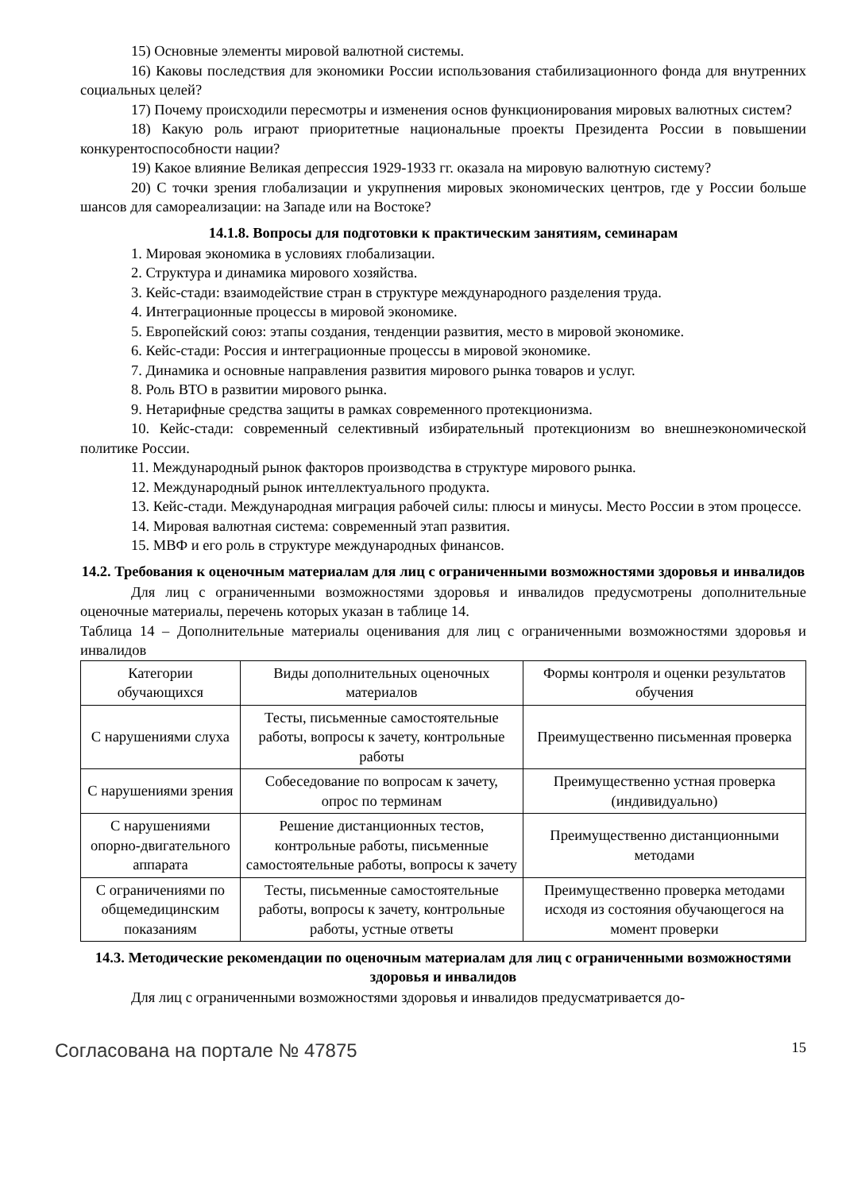15) Основные элементы мировой валютной системы.
16) Каковы последствия для экономики России использования стабилизационного фонда для внутренних социальных целей?
17) Почему происходили пересмотры и изменения основ функционирования мировых валютных систем?
18) Какую роль играют приоритетные национальные проекты Президента России в повышении конкурентоспособности нации?
19) Какое влияние Великая депрессия 1929-1933 гг. оказала на мировую валютную систему?
20) С точки зрения глобализации и укрупнения мировых экономических центров, где у России больше шансов для самореализации: на Западе или на Востоке?
14.1.8. Вопросы для подготовки к практическим занятиям, семинарам
1. Мировая экономика в условиях глобализации.
2. Структура и динамика мирового хозяйства.
3. Кейс-стади: взаимодействие стран в структуре международного разделения труда.
4. Интеграционные процессы в мировой экономике.
5. Европейский союз: этапы создания, тенденции развития, место в мировой экономике.
6. Кейс-стади: Россия и интеграционные процессы в мировой экономике.
7. Динамика и основные направления развития мирового рынка товаров и услуг.
8. Роль ВТО в развитии мирового рынка.
9. Нетарифные средства защиты в рамках современного протекционизма.
10. Кейс-стади: современный селективный избирательный протекционизм во внешнеэкономической политике России.
11. Международный рынок факторов производства в структуре мирового рынка.
12. Международный рынок интеллектуального продукта.
13. Кейс-стади. Международная миграция рабочей силы: плюсы и минусы. Место России в этом процессе.
14. Мировая валютная система: современный этап развития.
15. МВФ и его роль в структуре международных финансов.
14.2. Требования к оценочным материалам для лиц с ограниченными возможностями здоровья и инвалидов
Для лиц с ограниченными возможностями здоровья и инвалидов предусмотрены дополнительные оценочные материалы, перечень которых указан в таблице 14.
Таблица 14 – Дополнительные материалы оценивания для лиц с ограниченными возможностями здоровья и инвалидов
| Категории обучающихся | Виды дополнительных оценочных материалов | Формы контроля и оценки результатов обучения |
| С нарушениями слуха | Тесты, письменные самостоятельные работы, вопросы к зачету, контрольные работы | Преимущественно письменная проверка |
| С нарушениями зрения | Собеседование по вопросам к зачету, опрос по терминам | Преимущественно устная проверка (индивидуально) |
| С нарушениями опорно-двигательного аппарата | Решение дистанционных тестов, контрольные работы, письменные самостоятельные работы, вопросы к зачету | Преимущественно дистанционными методами |
| С ограничениями по общемедицинским показаниям | Тесты, письменные самостоятельные работы, вопросы к зачету, контрольные работы, устные ответы | Преимущественно проверка методами исходя из состояния обучающегося на момент проверки |
14.3. Методические рекомендации по оценочным материалам для лиц с ограниченными возможностями здоровья и инвалидов
Для лиц с ограниченными возможностями здоровья и инвалидов предусматривается до-
Согласована на портале № 47875 15